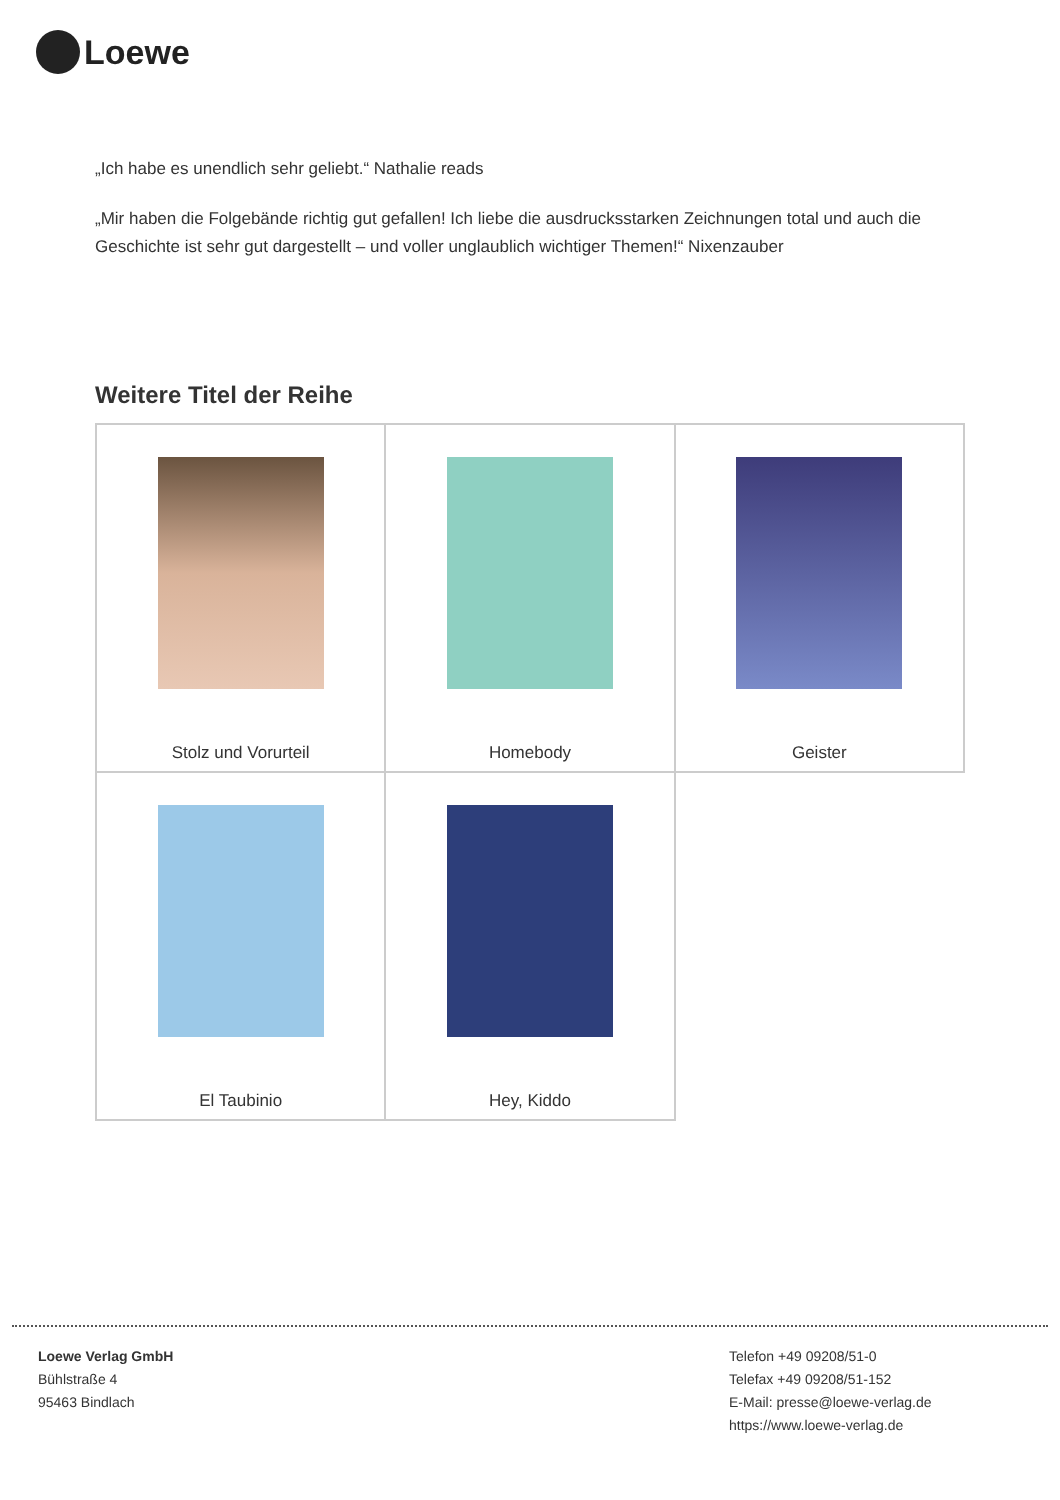Loewe
„Ich habe es unendlich sehr geliebt.“ Nathalie reads
„Mir haben die Folgebände richtig gut gefallen! Ich liebe die ausdrucksstarken Zeichnungen total und auch die Geschichte ist sehr gut dargestellt – und voller unglaublich wichtiger Themen!“ Nixenzauber
Weitere Titel der Reihe
| Stolz und Vorurteil | Homebody | Geister |
| El Taubinio | Hey, Kiddo | |
Loewe Verlag GmbH
Bühlstraße 4
95463 Bindlach
Telefon +49 09208/51-0
Telefax +49 09208/51-152
E-Mail: presse@loewe-verlag.de
https://www.loewe-verlag.de